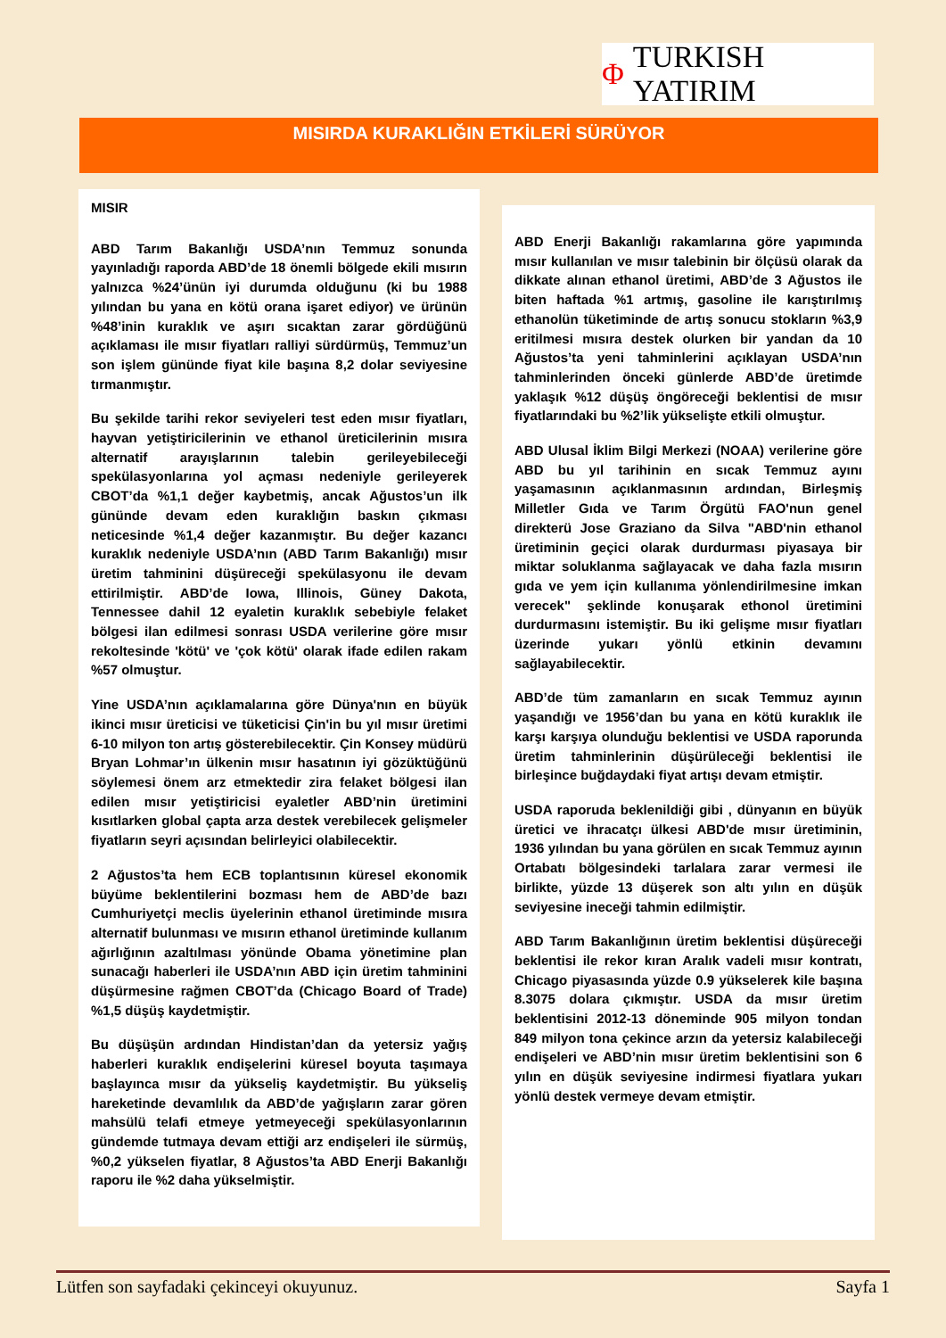Φ TURKISH YATIRIM
MISIRDA KURAKLIĞIN ETKİLERİ SÜRÜYOR
MISIR
ABD Tarım Bakanlığı USDA’nın Temmuz sonunda yayınladığı raporda ABD’de 18 önemli bölgede ekili mısırın yalnızca %24’ünün iyi durumda olduğunu (ki bu 1988 yılından bu yana en kötü orana işaret ediyor) ve ürünün %48’inin kuraklık ve aşırı sıcaktan zarar gördüğünü açıklaması ile mısır fiyatları ralliyi sürdürmüş, Temmuz’un son işlem gününde fiyat kile başına 8,2 dolar seviyesine tırmanmıştır.
Bu şekilde tarihi rekor seviyeleri test eden mısır fiyatları, hayvan yetiştiricilerinin ve ethanol üreticilerinin mısıra alternatif arayışlarının talebin gerileyebileceği spekülasyonlarına yol açması nedeniyle gerileyerek CBOT’da %1,1 değer kaybetmiş, ancak Ağustos’un ilk gününde devam eden kuraklığın baskın çıkması neticesinde %1,4 değer kazanmıştır. Bu değer kazancı kuraklık nedeniyle USDA’nın (ABD Tarım Bakanlığı) mısır üretim tahminini düşüreceği spekülasyonu ile devam ettirilmiştir. ABD’de Iowa, Illinois, Güney Dakota, Tennessee dahil 12 eyaletin kuraklık sebebiyle felaket bölgesi ilan edilmesi sonrası USDA verilerine göre mısır rekoltesinde 'kötü' ve 'çok kötü' olarak ifade edilen rakam %57 olmuştur.
Yine USDA’nın açıklamalarına göre Dünya'nın en büyük ikinci mısır üreticisi ve tüketicisi Çin'in bu yıl mısır üretimi 6-10 milyon ton artış gösterebilecektir. Çin Konsey müdürü Bryan Lohmar’ın ülkenin mısır hasatının iyi gözüktüğünü söylemesi önem arz etmektedir zira felaket bölgesi ilan edilen mısır yetiştiricisi eyaletler ABD’nin üretimini kısıtlarken global çapta arza destek verebilecek gelişmeler fiyatların seyri açısından belirleyici olabilecektir.
2 Ağustos’ta hem ECB toplantısının küresel ekonomik büyüme beklentilerini bozması hem de ABD’de bazı Cumhuriyetçi meclis üyelerinin ethanol üretiminde mısıra alternatif bulunması ve mısırın ethanol üretiminde kullanım ağırlığının azaltılması yönünde Obama yönetimine plan sunacağı haberleri ile USDA’nın ABD için üretim tahminini düşürmesine rağmen CBOT’da (Chicago Board of Trade) %1,5 düşüş kaydetmiştir.
Bu düşüşün ardından Hindistan’dan da yetersiz yağış haberleri kuraklık endişelerini küresel boyuta taşımaya başlayınca mısır da yükseliş kaydetmiştir. Bu yükseliş hareketinde devamlılık da ABD’de yağışların zarar gören mahsülü telafi etmeye yetmeyeceği spekülasyonlarının gündemde tutmaya devam ettiği arz endişeleri ile sürmüş, %0,2 yükselen fiyatlar, 8 Ağustos’ta ABD Enerji Bakanlığı raporu ile %2 daha yükselmiştir.
ABD Enerji Bakanlığı rakamlarına göre yapımında mısır kullanılan ve mısır talebinin bir ölçüsü olarak da dikkate alınan ethanol üretimi, ABD’de 3 Ağustos ile biten haftada %1 artmış, gasoline ile karıştırılmış ethanolün tüketiminde de artış sonucu stokların %3,9 eritilmesi mısıra destek olurken bir yandan da 10 Ağustos’ta yeni tahminlerini açıklayan USDA’nın tahminlerinden önceki günlerde ABD’de üretimde yaklaşık %12 düşüş öngöreceği beklentisi de mısır fiyatlarındaki bu %2’lik yükselişte etkili olmuştur.
ABD Ulusal İklim Bilgi Merkezi (NOAA) verilerine göre ABD bu yıl tarihinin en sıcak Temmuz ayını yaşamasının açıklanmasının ardından, Birleşmiş Milletler Gıda ve Tarım Örgütü FAO'nun genel direkterü Jose Graziano da Silva "ABD'nin ethanol üretiminin geçici olarak durdurması piyasaya bir miktar soluklanma sağlayacak ve daha fazla mısırın gıda ve yem için kullanıma yönlendirilmesine imkan verecek" şeklinde konuşarak ethonol üretimini durdurmasını istemiştir. Bu iki gelişme mısır fiyatları üzerinde yukarı yönlü etkinin devamını sağlayabilecektir.
ABD’de tüm zamanların en sıcak Temmuz ayının yaşandığı ve 1956’dan bu yana en kötü kuraklık ile karşı karşıya olunduğu beklentisi ve USDA raporunda üretim tahminlerinin düşürüleceği beklentisi ile birleşince buğdaydaki fiyat artışı devam etmiştir.
USDA raporuda beklenildiği gibi , dünyanın en büyük üretici ve ihracatçı ülkesi ABD'de mısır üretiminin, 1936 yılından bu yana görülen en sıcak Temmuz ayının Ortabatı bölgesindeki tarlalara zarar vermesi ile birlikte, yüzde 13 düşerek son altı yılın en düşük seviyesine ineceği tahmin edilmiştir.
ABD Tarım Bakanlığının üretim beklentisi düşüreceği beklentisi ile rekor kıran Aralık vadeli mısır kontratı, Chicago piyasasında yüzde 0.9 yükselerek kile başına 8.3075 dolara çıkmıştır. USDA da mısır üretim beklentisini 2012-13 döneminde 905 milyon tondan 849 milyon tona çekince arzın da yetersiz kalabileceği endişeleri ve ABD’nin mısır üretim beklentisini son 6 yılın en düşük seviyesine indirmesi fiyatlara yukarı yönlü destek vermeye devam etmiştir.
Lütfen son sayfadaki çekinceyi okuyunuz. Sayfa 1